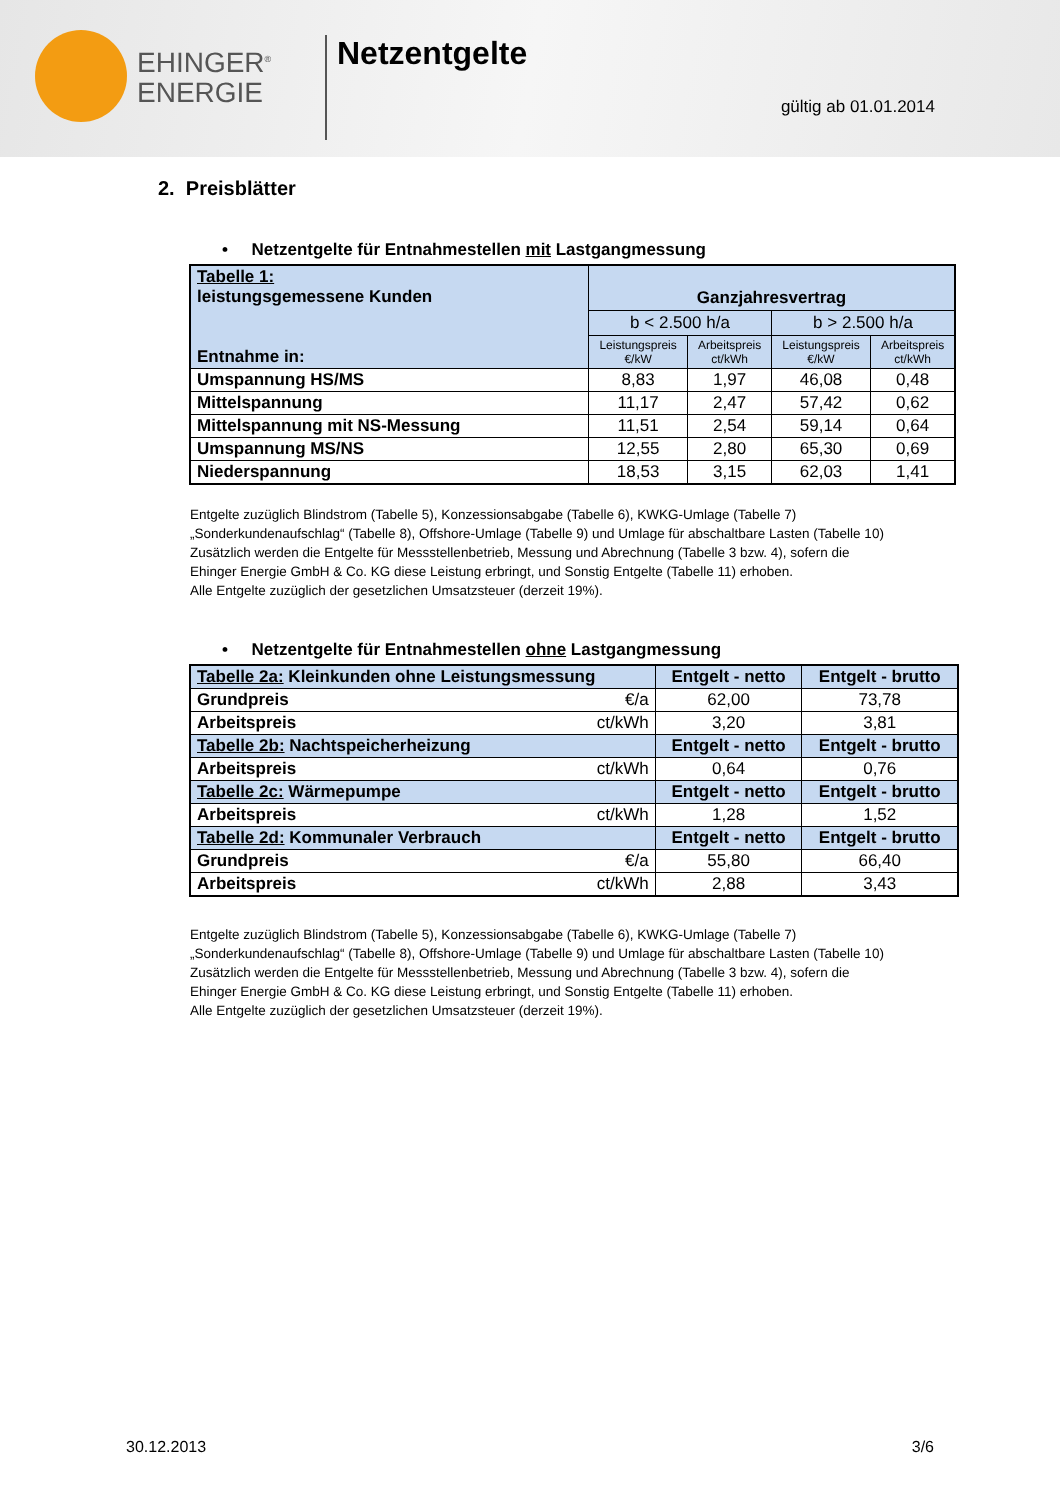EHINGER<sup>®</sup>
ENERGIE
Netzentgelte
gültig ab 01.01.2014
2. Preisblätter
• Netzentgelte für Entnahmestellen mit Lastgangmessung
| Tabelle 1: leistungsgemessene Kunden Entnahme in: | Ganzjahresvertrag | | | |
| --- | --- | --- | --- | --- |
| | b < 2.500 h/a | | b > 2.500 h/a | |
| | Leistungspreis €/kW | Arbeitspreis ct/kWh | Leistungspreis €/kW | Arbeitspreis ct/kWh |
| Umspannung HS/MS | 8,83 | 1,97 | 46,08 | 0,48 |
| Mittelspannung | 11,17 | 2,47 | 57,42 | 0,62 |
| Mittelspannung mit NS-Messung | 11,51 | 2,54 | 59,14 | 0,64 |
| Umspannung MS/NS | 12,55 | 2,80 | 65,30 | 0,69 |
| Niederspannung | 18,53 | 3,15 | 62,03 | 1,41 |
Entgelte zuzüglich Blindstrom (Tabelle 5), Konzessionsabgabe (Tabelle 6), KWKG-Umlage (Tabelle 7)
„Sonderkundenaufschlag“ (Tabelle 8), Offshore-Umlage (Tabelle 9) und Umlage für abschaltbare Lasten (Tabelle 10)
Zusätzlich werden die Entgelte für Messstellenbetrieb, Messung und Abrechnung (Tabelle 3 bzw. 4), sofern die
Ehinger Energie GmbH & Co. KG diese Leistung erbringt, und Sonstig Entgelte (Tabelle 11) erhoben.
Alle Entgelte zuzüglich der gesetzlichen Umsatzsteuer (derzeit 19%).
• Netzentgelte für Entnahmestellen ohne Lastgangmessung
| Tabelle 2a: Kleinkunden ohne Leistungsmessung | | Entgelt - netto | Entgelt - brutto |
| Grundpreis | €/a | 62,00 | 73,78 |
| Arbeitspreis | ct/kWh | 3,20 | 3,81 |
| Tabelle 2b: Nachtspeicherheizung | | Entgelt - netto | Entgelt - brutto |
| Arbeitspreis | ct/kWh | 0,64 | 0,76 |
| Tabelle 2c: Wärmepumpe | | Entgelt - netto | Entgelt - brutto |
| Arbeitspreis | ct/kWh | 1,28 | 1,52 |
| Tabelle 2d: Kommunaler Verbrauch | | Entgelt - netto | Entgelt - brutto |
| Grundpreis | €/a | 55,80 | 66,40 |
| Arbeitspreis | ct/kWh | 2,88 | 3,43 |
Entgelte zuzüglich Blindstrom (Tabelle 5), Konzessionsabgabe (Tabelle 6), KWKG-Umlage (Tabelle 7)
„Sonderkundenaufschlag“ (Tabelle 8), Offshore-Umlage (Tabelle 9) und Umlage für abschaltbare Lasten (Tabelle 10)
Zusätzlich werden die Entgelte für Messstellenbetrieb, Messung und Abrechnung (Tabelle 3 bzw. 4), sofern die
Ehinger Energie GmbH & Co. KG diese Leistung erbringt, und Sonstig Entgelte (Tabelle 11) erhoben.
Alle Entgelte zuzüglich der gesetzlichen Umsatzsteuer (derzeit 19%).
30.12.2013 3/6